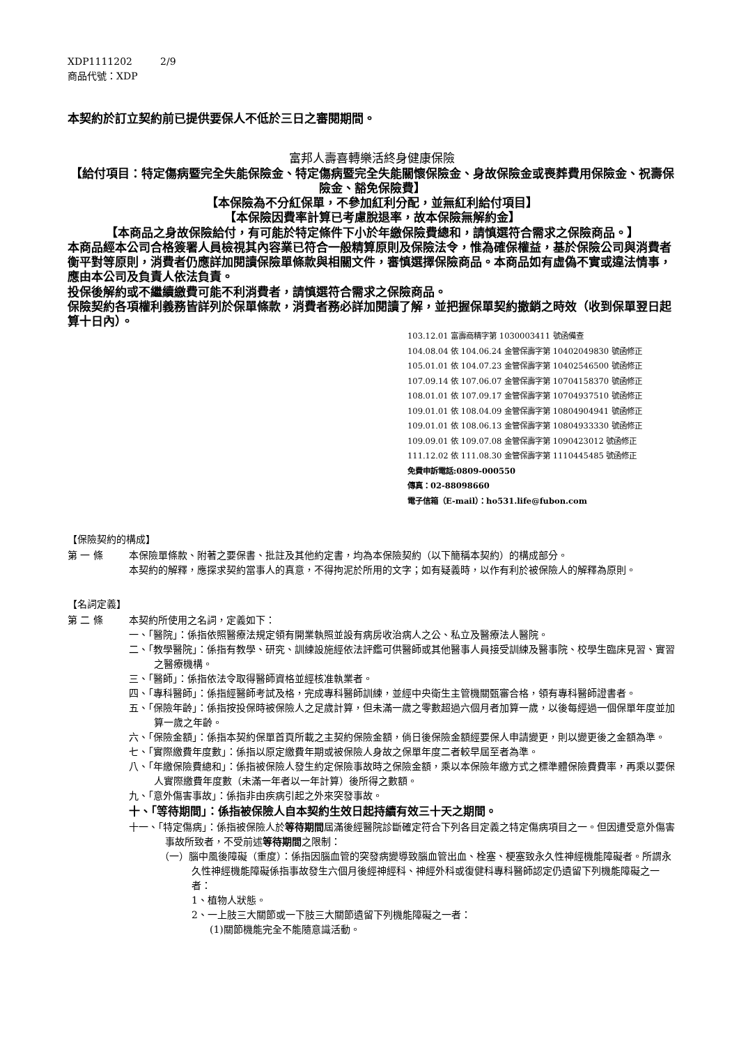XDP1111202 2/9
商品代號：XDP
本契約於訂立契約前已提供要保人不低於三日之審閱期間。
富邦人壽喜轉樂活終身健康保險
【給付項目：特定傷病暨完全失能保險金、特定傷病暨完全失能關懷保險金、身故保險金或喪葬費用保險金、祝壽保險金、豁免保險費】
【本保險為不分紅保單，不參加紅利分配，並無紅利給付項目】
【本保險因費率計算已考慮脫退率，故本保險無解約金】
【本商品之身故保險給付，有可能於特定條件下小於年繳保險費總和，請慎選符合需求之保險商品。】
本商品經本公司合格簽署人員檢視其內容業已符合一般精算原則及保險法令，惟為確保權益，基於保險公司與消費者衡平對等原則，消費者仍應詳加閱讀保險單條款與相關文件，審慎選擇保險商品。本商品如有虛偽不實或違法情事，應由本公司及負責人依法負責。
投保後解約或不繼續繳費可能不利消費者，請慎選符合需求之保險商品。
保險契約各項權利義務皆詳列於保單條款，消費者務必詳加閱讀了解，並把握保單契約撤銷之時效（收到保單翌日起算十日內）。
103.12.01 富壽商精字第 1030003411 號函備查
104.08.04 依 104.06.24 金管保壽字第 10402049830 號函修正
105.01.01 依 104.07.23 金管保壽字第 10402546500 號函修正
107.09.14 依 107.06.07 金管保壽字第 10704158370 號函修正
108.01.01 依 107.09.17 金管保壽字第 10704937510 號函修正
109.01.01 依 108.04.09 金管保壽字第 10804904941 號函修正
109.01.01 依 108.06.13 金管保壽字第 10804933330 號函修正
109.09.01 依 109.07.08 金管保壽字第 1090423012 號函修正
111.12.02 依 111.08.30 金管保壽字第 1110445485 號函修正
免費申訴電話:0809-000550
傳真：02-88098660
電子信箱（E-mail）：ho531.life@fubon.com
【保險契約的構成】
第 一 條 本保險單條款、附著之要保書、批註及其他約定書，均為本保險契約（以下簡稱本契約）的構成部分。
本契約的解釋，應探求契約當事人的真意，不得拘泥於所用的文字；如有疑義時，以作有利於被保險人的解釋為原則。
【名詞定義】
第 二 條 本契約所使用之名詞，定義如下：
一、「醫院」：係指依照醫療法規定領有開業執照並設有病房收治病人之公、私立及醫療法人醫院。
二、「教學醫院」：係指有教學、研究、訓練設施經依法評鑑可供醫師或其他醫事人員接受訓練及醫事院、校學生臨床見習、實習之醫療機構。
三、「醫師」：係指依法令取得醫師資格並經核准執業者。
四、「專科醫師」：係指經醫師考試及格，完成專科醫師訓練，並經中央衛生主管機關甄審合格，領有專科醫師證書者。
五、「保險年齡」：係指按投保時被保險人之足歲計算，但未滿一歲之零數超過六個月者加算一歲，以後每經過一個保單年度並加算一歲之年齡。
六、「保險金額」：係指本契約保單首頁所載之主契約保險金額，倘日後保險金額經要保人申請變更，則以變更後之金額為準。
七、「實際繳費年度數」：係指以原定繳費年期或被保險人身故之保單年度二者較早屆至者為準。
八、「年繳保險費總和」：係指被保險人發生約定保險事故時之保險金額，乘以本保險年繳方式之標準體保險費費率，再乘以要保人實際繳費年度數（未滿一年者以一年計算）後所得之數額。
九、「意外傷害事故」：係指非由疾病引起之外來突發事故。
十、「等待期間」：係指被保險人自本契約生效日起持續有效三十天之期間。
十一、「特定傷病」：係指被保險人於等待期間屆滿後經醫院診斷確定符合下列各目定義之特定傷病項目之一。但因遭受意外傷害事故所致者，不受前述等待期間之限制：
（一）腦中風後障礙（重度）：係指因腦血管的突發病變導致腦血管出血、栓塞、梗塞致永久性神經機能障礙者。所謂永久性神經機能障礙係指事故發生六個月後經神經科、神經外科或復健科專科醫師認定仍遺留下列機能障礙之一者：
1、植物人狀態。
2、一上肢三大關節或一下肢三大關節遺留下列機能障礙之一者：
(1)關節機能完全不能隨意識活動。